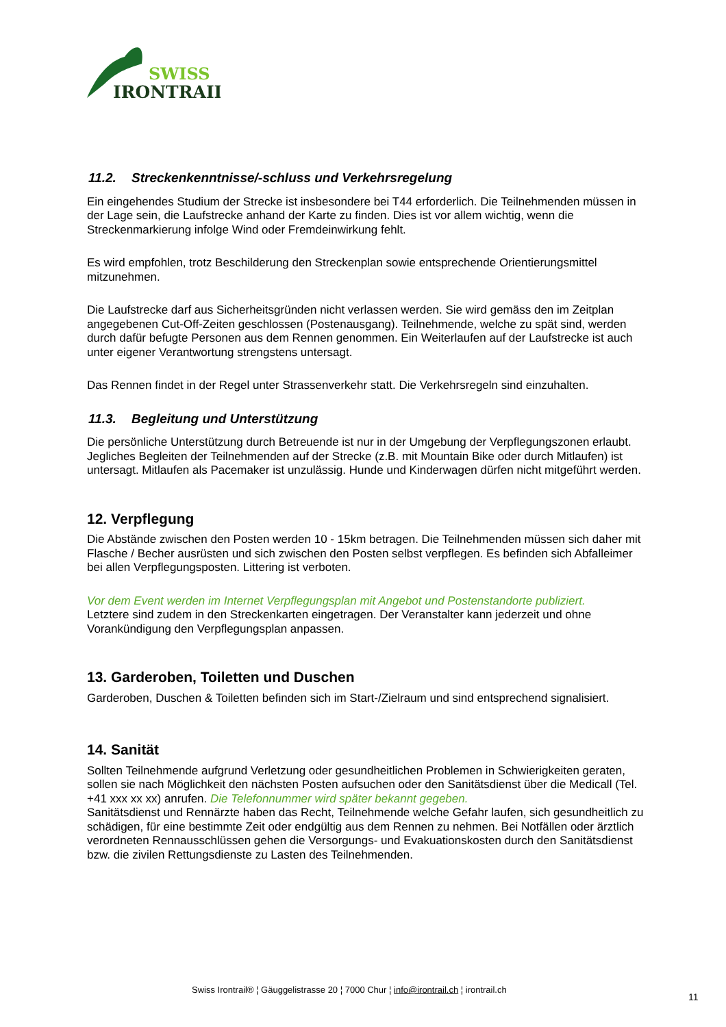SWISS
IRONTRAIL
11.2. Streckenkenntnisse/-schluss und Verkehrsregelung
Ein eingehendes Studium der Strecke ist insbesondere bei T44 erforderlich. Die Teilnehmenden müssen in der Lage sein, die Laufstrecke anhand der Karte zu finden. Dies ist vor allem wichtig, wenn die Streckenmarkierung infolge Wind oder Fremdeinwirkung fehlt.
Es wird empfohlen, trotz Beschilderung den Streckenplan sowie entsprechende Orientierungsmittel mitzunehmen.
Die Laufstrecke darf aus Sicherheitsgründen nicht verlassen werden. Sie wird gemäss den im Zeitplan angegebenen Cut-Off-Zeiten geschlossen (Postenausgang). Teilnehmende, welche zu spät sind, werden durch dafür befugte Personen aus dem Rennen genommen. Ein Weiterlaufen auf der Laufstrecke ist auch unter eigener Verantwortung strengstens untersagt.
Das Rennen findet in der Regel unter Strassenverkehr statt. Die Verkehrsregeln sind einzuhalten.
11.3. Begleitung und Unterstützung
Die persönliche Unterstützung durch Betreuende ist nur in der Umgebung der Verpflegungszonen erlaubt. Jegliches Begleiten der Teilnehmenden auf der Strecke (z.B. mit Mountain Bike oder durch Mitlaufen) ist untersagt. Mitlaufen als Pacemaker ist unzulässig. Hunde und Kinderwagen dürfen nicht mitgeführt werden.
12. Verpflegung
Die Abstände zwischen den Posten werden 10 - 15km betragen. Die Teilnehmenden müssen sich daher mit Flasche / Becher ausrüsten und sich zwischen den Posten selbst verpflegen. Es befinden sich Abfalleimer bei allen Verpflegungsposten. Littering ist verboten.
Vor dem Event werden im Internet Verpflegungsplan mit Angebot und Postenstandorte publiziert.
Letztere sind zudem in den Streckenkarten eingetragen. Der Veranstalter kann jederzeit und ohne Vorankündigung den Verpflegungsplan anpassen.
13. Garderoben, Toiletten und Duschen
Garderoben, Duschen & Toiletten befinden sich im Start-/Zielraum und sind entsprechend signalisiert.
14. Sanität
Sollten Teilnehmende aufgrund Verletzung oder gesundheitlichen Problemen in Schwierigkeiten geraten, sollen sie nach Möglichkeit den nächsten Posten aufsuchen oder den Sanitätsdienst über die Medicall (Tel. +41 xxx xx xx) anrufen. Die Telefonnummer wird später bekannt gegeben.
Sanitätsdienst und Rennärzte haben das Recht, Teilnehmende welche Gefahr laufen, sich gesundheitlich zu schädigen, für eine bestimmte Zeit oder endgültig aus dem Rennen zu nehmen. Bei Notfällen oder ärztlich verordneten Rennausschlüssen gehen die Versorgungs- und Evakuationskosten durch den Sanitätsdienst bzw. die zivilen Rettungsdienste zu Lasten des Teilnehmenden.
Swiss Irontrail® ¦ Gäuggelistrasse 20 ¦ 7000 Chur ¦ info@irontrail.ch ¦ irontrail.ch
11